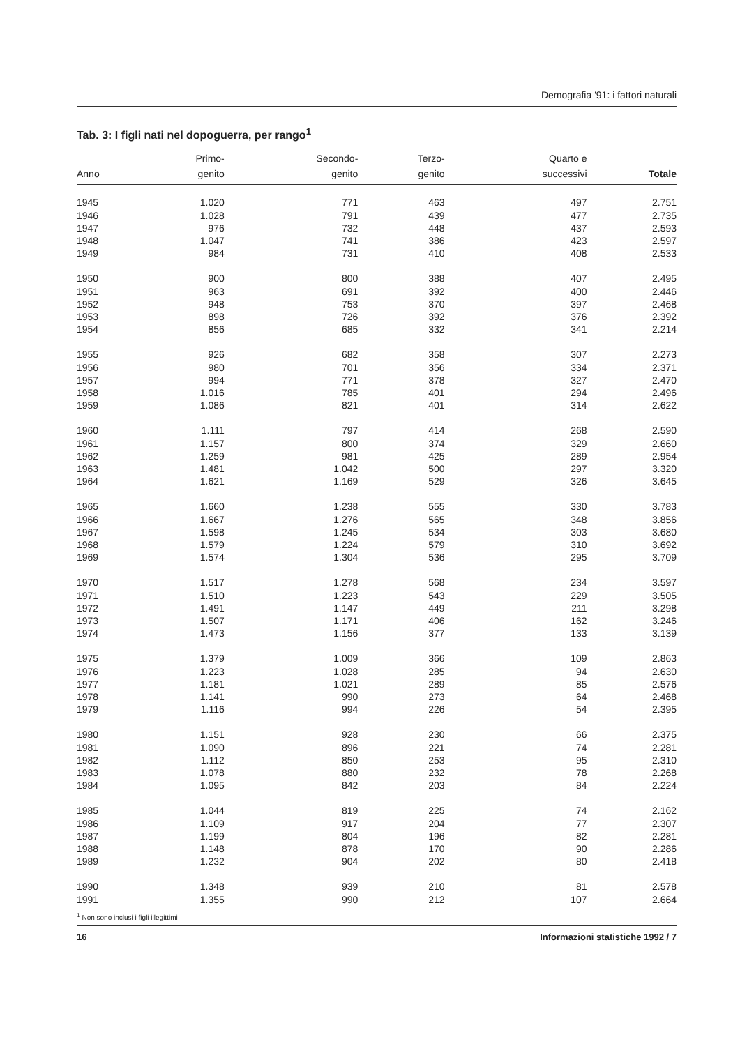Demografia '91: i fattori naturali
Tab. 3: I figli nati nel dopoguerra, per rango<sup>1</sup>
| Anno | Primo- genito | Secondo- genito | Terzo- genito | Quarto e successivi | Totale |
| --- | --- | --- | --- | --- | --- |
| 1945 | 1.020 | 771 | 463 | 497 | 2.751 |
| 1946 | 1.028 | 791 | 439 | 477 | 2.735 |
| 1947 | 976 | 732 | 448 | 437 | 2.593 |
| 1948 | 1.047 | 741 | 386 | 423 | 2.597 |
| 1949 | 984 | 731 | 410 | 408 | 2.533 |
| 1950 | 900 | 800 | 388 | 407 | 2.495 |
| 1951 | 963 | 691 | 392 | 400 | 2.446 |
| 1952 | 948 | 753 | 370 | 397 | 2.468 |
| 1953 | 898 | 726 | 392 | 376 | 2.392 |
| 1954 | 856 | 685 | 332 | 341 | 2.214 |
| 1955 | 926 | 682 | 358 | 307 | 2.273 |
| 1956 | 980 | 701 | 356 | 334 | 2.371 |
| 1957 | 994 | 771 | 378 | 327 | 2.470 |
| 1958 | 1.016 | 785 | 401 | 294 | 2.496 |
| 1959 | 1.086 | 821 | 401 | 314 | 2.622 |
| 1960 | 1.111 | 797 | 414 | 268 | 2.590 |
| 1961 | 1.157 | 800 | 374 | 329 | 2.660 |
| 1962 | 1.259 | 981 | 425 | 289 | 2.954 |
| 1963 | 1.481 | 1.042 | 500 | 297 | 3.320 |
| 1964 | 1.621 | 1.169 | 529 | 326 | 3.645 |
| 1965 | 1.660 | 1.238 | 555 | 330 | 3.783 |
| 1966 | 1.667 | 1.276 | 565 | 348 | 3.856 |
| 1967 | 1.598 | 1.245 | 534 | 303 | 3.680 |
| 1968 | 1.579 | 1.224 | 579 | 310 | 3.692 |
| 1969 | 1.574 | 1.304 | 536 | 295 | 3.709 |
| 1970 | 1.517 | 1.278 | 568 | 234 | 3.597 |
| 1971 | 1.510 | 1.223 | 543 | 229 | 3.505 |
| 1972 | 1.491 | 1.147 | 449 | 211 | 3.298 |
| 1973 | 1.507 | 1.171 | 406 | 162 | 3.246 |
| 1974 | 1.473 | 1.156 | 377 | 133 | 3.139 |
| 1975 | 1.379 | 1.009 | 366 | 109 | 2.863 |
| 1976 | 1.223 | 1.028 | 285 | 94 | 2.630 |
| 1977 | 1.181 | 1.021 | 289 | 85 | 2.576 |
| 1978 | 1.141 | 990 | 273 | 64 | 2.468 |
| 1979 | 1.116 | 994 | 226 | 54 | 2.395 |
| 1980 | 1.151 | 928 | 230 | 66 | 2.375 |
| 1981 | 1.090 | 896 | 221 | 74 | 2.281 |
| 1982 | 1.112 | 850 | 253 | 95 | 2.310 |
| 1983 | 1.078 | 880 | 232 | 78 | 2.268 |
| 1984 | 1.095 | 842 | 203 | 84 | 2.224 |
| 1985 | 1.044 | 819 | 225 | 74 | 2.162 |
| 1986 | 1.109 | 917 | 204 | 77 | 2.307 |
| 1987 | 1.199 | 804 | 196 | 82 | 2.281 |
| 1988 | 1.148 | 878 | 170 | 90 | 2.286 |
| 1989 | 1.232 | 904 | 202 | 80 | 2.418 |
| 1990 | 1.348 | 939 | 210 | 81 | 2.578 |
| 1991 | 1.355 | 990 | 212 | 107 | 2.664 |
<sup>1</sup> Non sono inclusi i figli illegittimi
16 Informazioni statistiche 1992 / 7